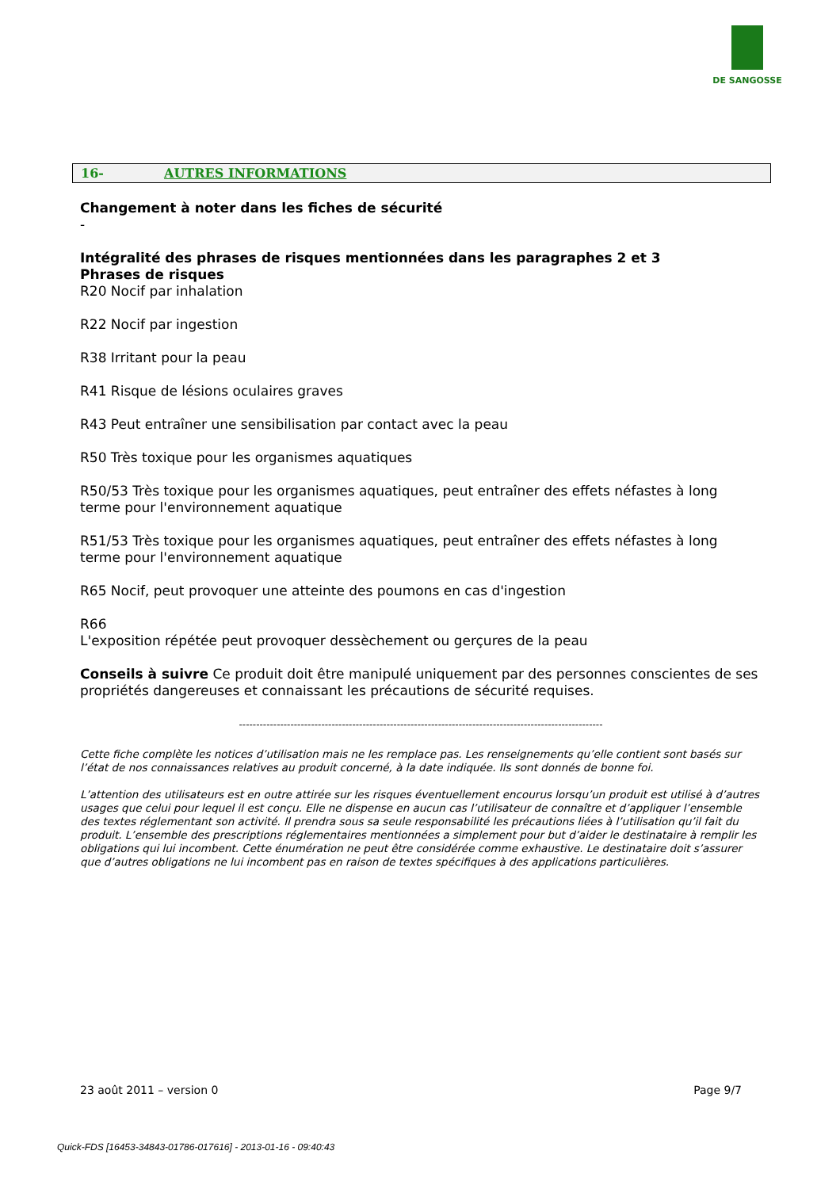DE SANGOSSE
16- AUTRES INFORMATIONS
Changement à noter dans les fiches de sécurité
-
Intégralité des phrases de risques mentionnées dans les paragraphes 2 et 3
Phrases de risques
R20 Nocif par inhalation
R22 Nocif par ingestion
R38 Irritant pour la peau
R41 Risque de lésions oculaires graves
R43 Peut entraîner une sensibilisation par contact avec la peau
R50 Très toxique pour les organismes aquatiques
R50/53 Très toxique pour les organismes aquatiques, peut entraîner des effets néfastes à long terme pour l'environnement aquatique
R51/53 Très toxique pour les organismes aquatiques, peut entraîner des effets néfastes à long terme pour l'environnement aquatique
R65 Nocif, peut provoquer une atteinte des poumons en cas d'ingestion
R66
L'exposition répétée peut provoquer dessèchement ou gerçures de la peau
Conseils à suivre Ce produit doit être manipulé uniquement par des personnes conscientes de ses propriétés dangereuses et connaissant les précautions de sécurité requises.
----------------------------------------------------------------------------------------------------------
Cette fiche complète les notices d’utilisation mais ne les remplace pas. Les renseignements qu’elle contient sont basés sur l’état de nos connaissances relatives au produit concerné, à la date indiquée. Ils sont donnés de bonne foi.
L’attention des utilisateurs est en outre attirée sur les risques éventuellement encourus lorsqu’un produit est utilisé à d’autres usages que celui pour lequel il est conçu. Elle ne dispense en aucun cas l’utilisateur de connaître et d’appliquer l’ensemble des textes réglementant son activité. Il prendra sous sa seule responsabilité les précautions liées à l’utilisation qu’il fait du produit. L’ensemble des prescriptions réglementaires mentionnées a simplement pour but d’aider le destinataire à remplir les obligations qui lui incombent. Cette énumération ne peut être considérée comme exhaustive. Le destinataire doit s’assurer que d’autres obligations ne lui incombent pas en raison de textes spécifiques à des applications particulières.
23 août 2011 – version 0 Page 9/7
Quick-FDS [16453-34843-01786-017616] - 2013-01-16 - 09:40:43